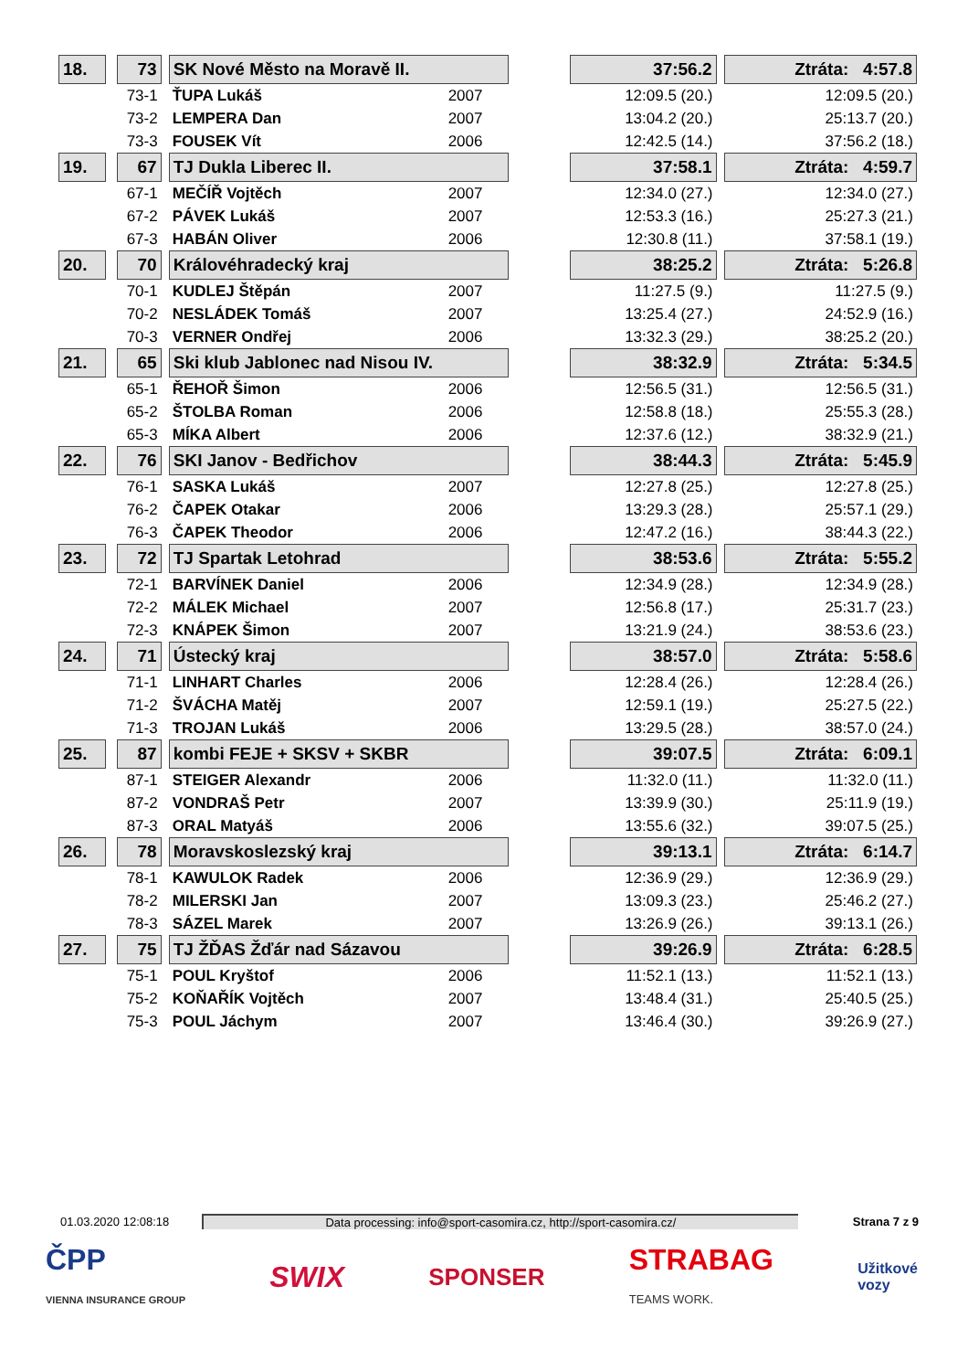| 18. | | 73 | | SK Nové Město na Moravě II. | | | 37:56.2 | | Ztráta: 4:57.8 |
| | | 73-1 | | ŤUPA Lukáš | 2007 | | 12:09.5 (20.) | | 12:09.5 (20.) |
| | | 73-2 | | LEMPERA Dan | 2007 | | 13:04.2 (20.) | | 25:13.7 (20.) |
| | | 73-3 | | FOUSEK Vít | 2006 | | 12:42.5 (14.) | | 37:56.2 (18.) |
| 19. | | 67 | | TJ Dukla Liberec II. | | | 37:58.1 | | Ztráta: 4:59.7 |
| | | 67-1 | | MEČÍŘ Vojtěch | 2007 | | 12:34.0 (27.) | | 12:34.0 (27.) |
| | | 67-2 | | PÁVEK Lukáš | 2007 | | 12:53.3 (16.) | | 25:27.3 (21.) |
| | | 67-3 | | HABÁN Oliver | 2006 | | 12:30.8 (11.) | | 37:58.1 (19.) |
| 20. | | 70 | | Královéhradecký kraj | | | 38:25.2 | | Ztráta: 5:26.8 |
| | | 70-1 | | KUDLEJ Štěpán | 2007 | | 11:27.5 (9.) | | 11:27.5 (9.) |
| | | 70-2 | | NESLÁDEK Tomáš | 2007 | | 13:25.4 (27.) | | 24:52.9 (16.) |
| | | 70-3 | | VERNER Ondřej | 2006 | | 13:32.3 (29.) | | 38:25.2 (20.) |
| 21. | | 65 | | Ski klub Jablonec nad Nisou IV. | | | 38:32.9 | | Ztráta: 5:34.5 |
| | | 65-1 | | ŘEHOŘ Šimon | 2006 | | 12:56.5 (31.) | | 12:56.5 (31.) |
| | | 65-2 | | ŠTOLBA Roman | 2006 | | 12:58.8 (18.) | | 25:55.3 (28.) |
| | | 65-3 | | MÍKA Albert | 2006 | | 12:37.6 (12.) | | 38:32.9 (21.) |
| 22. | | 76 | | SKI Janov - Bedřichov | | | 38:44.3 | | Ztráta: 5:45.9 |
| | | 76-1 | | SASKA Lukáš | 2007 | | 12:27.8 (25.) | | 12:27.8 (25.) |
| | | 76-2 | | ČAPEK Otakar | 2006 | | 13:29.3 (28.) | | 25:57.1 (29.) |
| | | 76-3 | | ČAPEK Theodor | 2006 | | 12:47.2 (16.) | | 38:44.3 (22.) |
| 23. | | 72 | | TJ Spartak Letohrad | | | 38:53.6 | | Ztráta: 5:55.2 |
| | | 72-1 | | BARVÍNEK Daniel | 2006 | | 12:34.9 (28.) | | 12:34.9 (28.) |
| | | 72-2 | | MÁLEK Michael | 2007 | | 12:56.8 (17.) | | 25:31.7 (23.) |
| | | 72-3 | | KNÁPEK Šimon | 2007 | | 13:21.9 (24.) | | 38:53.6 (23.) |
| 24. | | 71 | | Ústecký kraj | | | 38:57.0 | | Ztráta: 5:58.6 |
| | | 71-1 | | LINHART Charles | 2006 | | 12:28.4 (26.) | | 12:28.4 (26.) |
| | | 71-2 | | ŠVÁCHA Matěj | 2007 | | 12:59.1 (19.) | | 25:27.5 (22.) |
| | | 71-3 | | TROJAN Lukáš | 2006 | | 13:29.5 (28.) | | 38:57.0 (24.) |
| 25. | | 87 | | kombi FEJE + SKSV + SKBR | | | 39:07.5 | | Ztráta: 6:09.1 |
| | | 87-1 | | STEIGER Alexandr | 2006 | | 11:32.0 (11.) | | 11:32.0 (11.) |
| | | 87-2 | | VONDRAŠ Petr | 2007 | | 13:39.9 (30.) | | 25:11.9 (19.) |
| | | 87-3 | | ORAL Matyáš | 2006 | | 13:55.6 (32.) | | 39:07.5 (25.) |
| 26. | | 78 | | Moravskoslezský kraj | | | 39:13.1 | | Ztráta: 6:14.7 |
| | | 78-1 | | KAWULOK Radek | 2006 | | 12:36.9 (29.) | | 12:36.9 (29.) |
| | | 78-2 | | MILERSKI Jan | 2007 | | 13:09.3 (23.) | | 25:46.2 (27.) |
| | | 78-3 | | SÁZEL Marek | 2007 | | 13:26.9 (26.) | | 39:13.1 (26.) |
| 27. | | 75 | | TJ ŽĎAS Žďár nad Sázavou | | | 39:26.9 | | Ztráta: 6:28.5 |
| | | 75-1 | | POUL Kryštof | 2006 | | 11:52.1 (13.) | | 11:52.1 (13.) |
| | | 75-2 | | KOŇAŘÍK Vojtěch | 2007 | | 13:48.4 (31.) | | 25:40.5 (25.) |
| | | 75-3 | | POUL Jáchym | 2007 | | 13:46.4 (30.) | | 39:26.9 (27.) |
01.03.2020 12:08:18 Data processing: info@sport-casomira.cz, http://sport-casomira.cz/ Strana 7 z 9
ČPP
VIENNA INSURANCE GROUP SWIX SPONSER STRABAG
TEAMS WORK. Užitkové
vozy